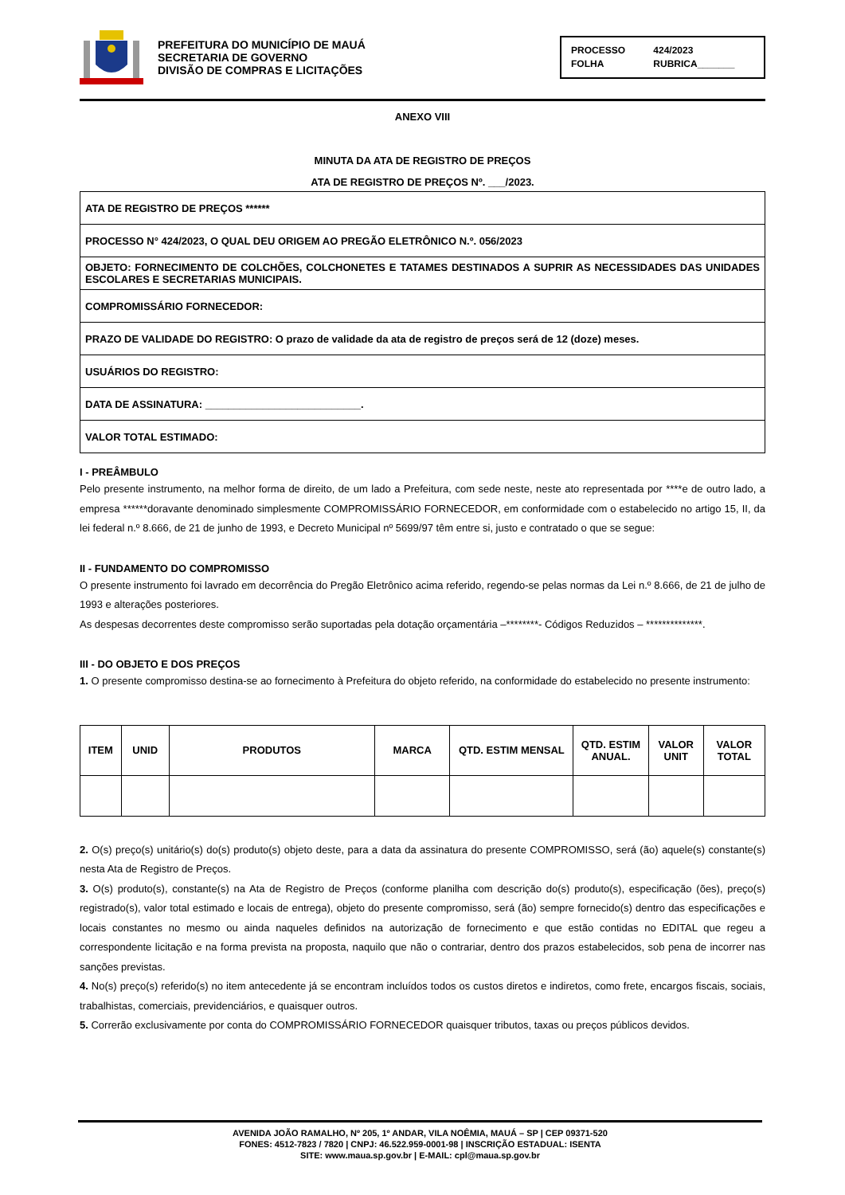PREFEITURA DO MUNICÍPIO DE MAUÁ
SECRETARIA DE GOVERNO
DIVISÃO DE COMPRAS E LICITAÇÕES
PROCESSO 424/2023
FOLHA RUBRICA_______
ANEXO VIII
MINUTA DA ATA DE REGISTRO DE PREÇOS
ATA DE REGISTRO DE PREÇOS Nº. ___/2023.
| ATA DE REGISTRO DE PREÇOS ****** |
| PROCESSO N° 424/2023, O QUAL DEU ORIGEM AO PREGÃO ELETRÔNICO N.º. 056/2023 |
| OBJETO: FORNECIMENTO DE COLCHÕES, COLCHONETES E TATAMES DESTINADOS A SUPRIR AS NECESSIDADES DAS UNIDADES ESCOLARES E SECRETARIAS MUNICIPAIS. |
| COMPROMISSÁRIO FORNECEDOR: |
| PRAZO DE VALIDADE DO REGISTRO: O prazo de validade da ata de registro de preços será de 12 (doze) meses. |
| USUÁRIOS DO REGISTRO: |
| DATA DE ASSINATURA: ___________________________. |
| VALOR TOTAL ESTIMADO: |
I - PREÂMBULO
Pelo presente instrumento, na melhor forma de direito, de um lado a Prefeitura, com sede neste, neste ato representada por ****e de outro lado, a empresa ******doravante denominado simplesmente COMPROMISSÁRIO FORNECEDOR, em conformidade com o estabelecido no artigo 15, II, da lei federal n.º 8.666, de 21 de junho de 1993, e Decreto Municipal nº 5699/97 têm entre si, justo e contratado o que se segue:
II - FUNDAMENTO DO COMPROMISSO
O presente instrumento foi lavrado em decorrência do Pregão Eletrônico acima referido, regendo-se pelas normas da Lei n.º 8.666, de 21 de julho de 1993 e alterações posteriores.
As despesas decorrentes deste compromisso serão suportadas pela dotação orçamentária –********- Códigos Reduzidos – **************.
III - DO OBJETO E DOS PREÇOS
1. O presente compromisso destina-se ao fornecimento à Prefeitura do objeto referido, na conformidade do estabelecido no presente instrumento:
| ITEM | UNID | PRODUTOS | MARCA | QTD. ESTIM MENSAL | QTD. ESTIM ANUAL. | VALOR UNIT | VALOR TOTAL |
| --- | --- | --- | --- | --- | --- | --- | --- |
2. O(s) preço(s) unitário(s) do(s) produto(s) objeto deste, para a data da assinatura do presente COMPROMISSO, será (ão) aquele(s) constante(s) nesta Ata de Registro de Preços.
3. O(s) produto(s), constante(s) na Ata de Registro de Preços (conforme planilha com descrição do(s) produto(s), especificação (ões), preço(s) registrado(s), valor total estimado e locais de entrega), objeto do presente compromisso, será (ão) sempre fornecido(s) dentro das especificações e locais constantes no mesmo ou ainda naqueles definidos na autorização de fornecimento e que estão contidas no EDITAL que regeu a correspondente licitação e na forma prevista na proposta, naquilo que não o contrariar, dentro dos prazos estabelecidos, sob pena de incorrer nas sanções previstas.
4. No(s) preço(s) referido(s) no item antecedente já se encontram incluídos todos os custos diretos e indiretos, como frete, encargos fiscais, sociais, trabalhistas, comerciais, previdenciários, e quaisquer outros.
5. Correrão exclusivamente por conta do COMPROMISSÁRIO FORNECEDOR quaisquer tributos, taxas ou preços públicos devidos.
AVENIDA JOÃO RAMALHO, Nº 205, 1º ANDAR, VILA NOÊMIA, MAUÁ – SP | CEP 09371-520
FONES: 4512-7823 / 7820 | CNPJ: 46.522.959-0001-98 | INSCRIÇÃO ESTADUAL: ISENTA
SITE: www.maua.sp.gov.br | E-MAIL: cpl@maua.sp.gov.br